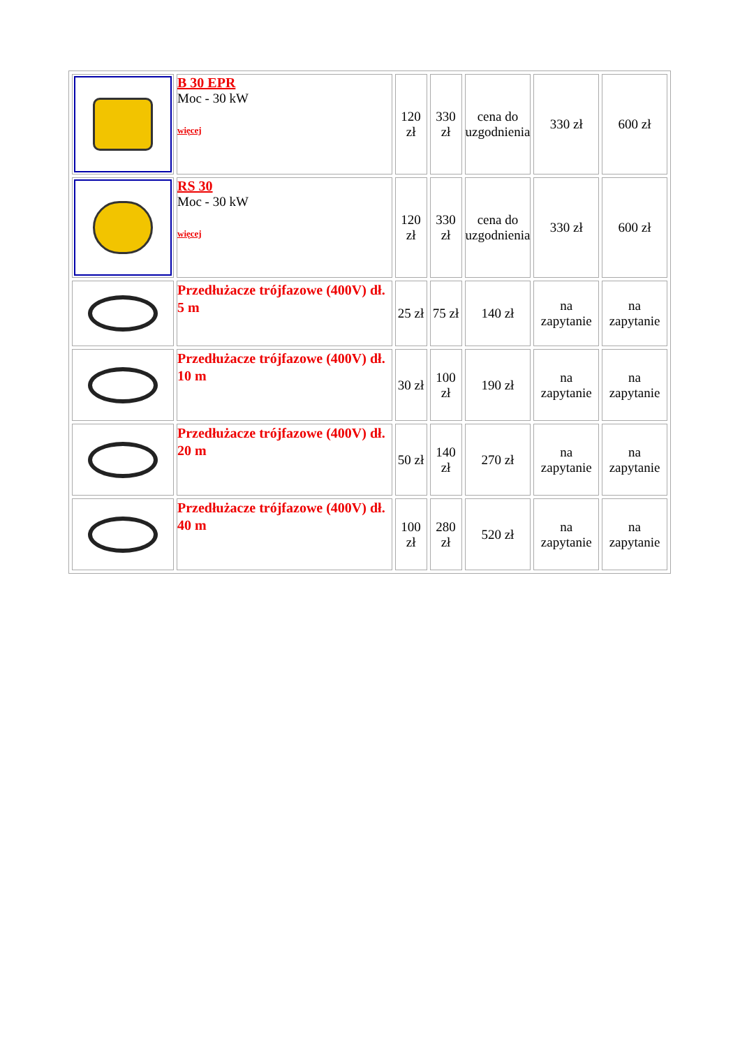| | B 30 EPR Moc - 30 kW więcej | 120 zł | 330 zł | cena do uzgodnienia | 330 zł | 600 zł |
| | RS 30 Moc - 30 kW więcej | 120 zł | 330 zł | cena do uzgodnienia | 330 zł | 600 zł |
| | Przedłużacze trójfazowe (400V) dł. 5 m | 25 zł | 75 zł | 140 zł | na zapytanie | na zapytanie |
| | Przedłużacze trójfazowe (400V) dł. 10 m | 30 zł | 100 zł | 190 zł | na zapytanie | na zapytanie |
| | Przedłużacze trójfazowe (400V) dł. 20 m | 50 zł | 140 zł | 270 zł | na zapytanie | na zapytanie |
| | Przedłużacze trójfazowe (400V) dł. 40 m | 100 zł | 280 zł | 520 zł | na zapytanie | na zapytanie |